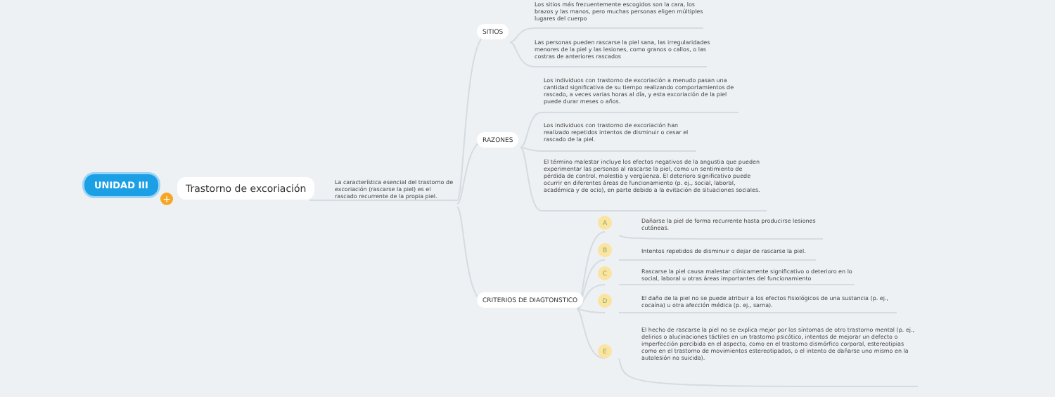UNIDAD III
+
Trastorno de excoriación
La característica esencial del trastorno de excoriación (rascarse la piel) es el rascado recurrente de la propia piel.
SITIOS
Los sitios más frecuentemente escogidos son la cara, los brazos y las manos, pero muchas personas eligen múltiples lugares del cuerpo
Las personas pueden rascarse la piel sana, las irregularidades menores de la piel y las lesiones, como granos o callos, o las costras de anteriores rascados
RAZONES
Los individuos con trastorno de excoriación a menudo pasan una cantidad significativa de su tiempo realizando comportamientos de rascado, a veces varias horas al día, y esta excoriación de la piel puede durar meses o años.
Los individuos con trastorno de excoriación han realizado repetidos intentos de disminuir o cesar el rascado de la piel.
El término malestar incluye los efectos negativos de la angustia que pueden experimentar las personas al rascarse la piel, como un sentimiento de pérdida de control, molestia y vergüenza. El deterioro significativo puede ocurrir en diferentes áreas de funcionamiento (p. ej., social, laboral, académica y de ocio), en parte debido a la evitación de situaciones sociales.
CRITERIOS DE DIAGTONSTICO
A
Dañarse la piel de forma recurrente hasta producirse lesiones cutáneas.
B
Intentos repetidos de disminuir o dejar de rascarse la piel.
C
Rascarse la piel causa malestar clínicamente significativo o deterioro en lo social, laboral u otras áreas importantes del funcionamiento
D
El daño de la piel no se puede atribuir a los efectos fisiológicos de una sustancia (p. ej., cocaína) u otra afección médica (p. ej., sarna).
E
El hecho de rascarse la piel no se explica mejor por los síntomas de otro trastorno mental (p. ej., delirios o alucinaciones táctiles en un trastorno psicótico, intentos de mejorar un defecto o imperfección percibida en el aspecto, como en el trastorno dismórfico corporal, estereotipias como en el trastorno de movimientos estereotipados, o el intento de dañarse uno mismo en la autolesión no suicida).